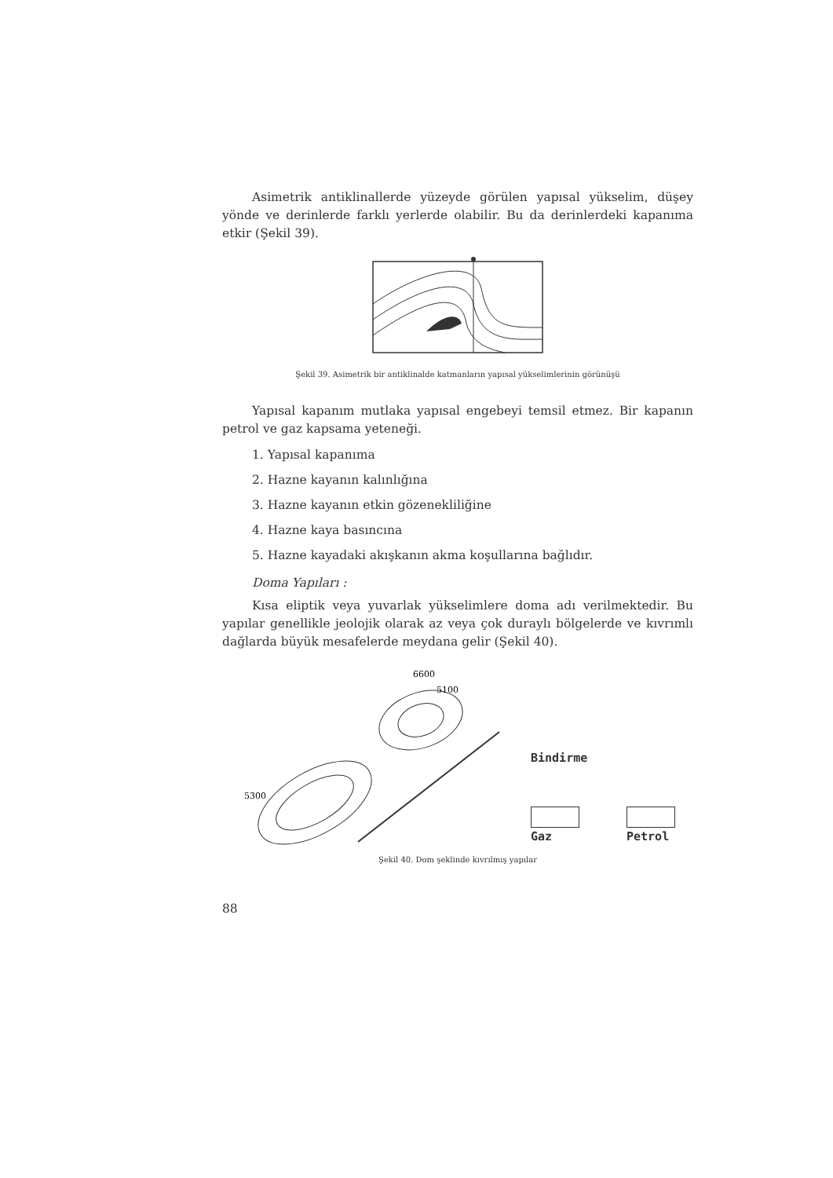Asimetrik antiklinallerde yüzeyde görülen yapısal yükselim, düşey yönde ve derinlerde farklı yerlerde olabilir. Bu da derinlerdeki kapanıma etkir (Şekil 39).
Şekil 39. Asimetrik bir antiklinalde katmanların yapısal yükselimlerinin görünüşü
Yapısal kapanım mutlaka yapısal engebeyi temsil etmez. Bir kapanın petrol ve gaz kapsama yeteneği.
1. Yapısal kapanıma
2. Hazne kayanın kalınlığına
3. Hazne kayanın etkin gözenekliliğine
4. Hazne kaya basıncına
5. Hazne kayadaki akışkanın akma koşullarına bağlıdır.
Doma Yapıları :
Kısa eliptik veya yuvarlak yükselimlere doma adı verilmektedir. Bu yapılar genellikle jeolojik olarak az veya çok duraylı bölgelerde ve kıvrımlı dağlarda büyük mesafelerde meydana gelir (Şekil 40).
6600
5100
5300
Bindirme
Gaz Petrol
Şekil 40. Dom şeklinde kıvrılmış yapılar
88